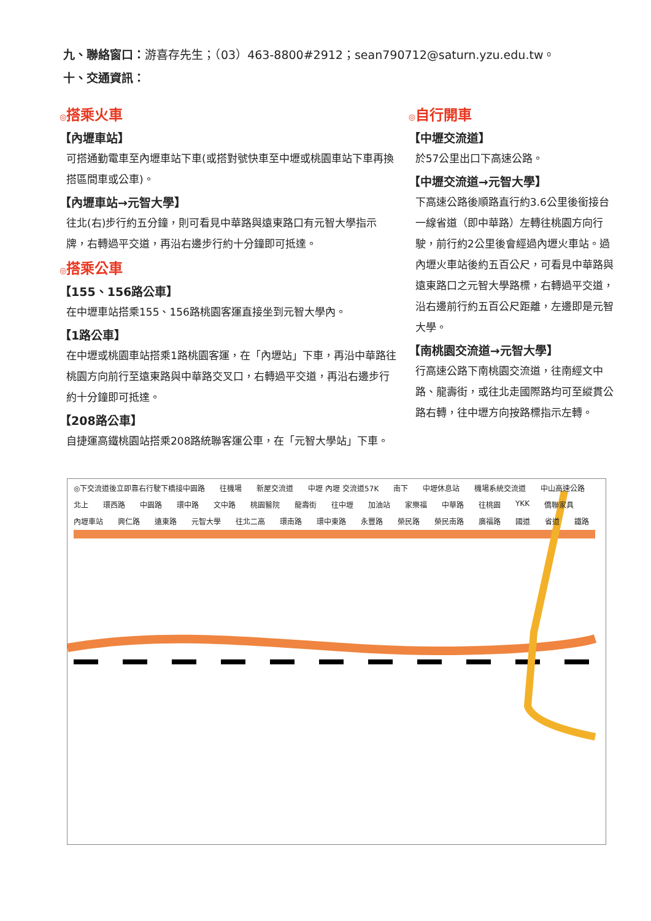九、聯絡窗口：游喜存先生；（03）463-8800#2912；sean790712@saturn.yzu.edu.tw。
十、交通資訊：
◎搭乘火車
【內壢車站】
可搭通勤電車至內壢車站下車(或搭對號快車至中壢或桃園車站下車再換搭區間車或公車)。
【內壢車站→元智大學】
往北(右)步行約五分鐘，則可看見中華路與遠東路口有元智大學指示牌，右轉過平交道，再沿右邊步行約十分鐘即可抵達。
◎搭乘公車
【155、156路公車】
在中壢車站搭乘155、156路桃園客運直接坐到元智大學內。
【1路公車】
在中壢或桃園車站搭乘1路桃園客運，在「內壢站」下車，再沿中華路往桃園方向前行至遠東路與中華路交叉口，右轉過平交道，再沿右邊步行約十分鐘即可抵達。
【208路公車】
自捷運高鐵桃園站搭乘208路統聯客運公車，在「元智大學站」下車。
◎自行開車
【中壢交流道】
於57公里出口下高速公路。
【中壢交流道→元智大學】
下高速公路後順路直行約3.6公里後銜接台一線省道（即中華路）左轉往桃園方向行駛，前行約2公里後會經過內壢火車站。過內壢火車站後約五百公尺，可看見中華路與遠東路口之元智大學路標，右轉過平交道，沿右邊前行約五百公尺距離，左邊即是元智大學。
【南桃園交流道→元智大學】
行高速公路下南桃園交流道，往南經文中路、龍壽街，或往北走國際路均可至縱貫公路右轉，往中壢方向按路標指示左轉。
◎下交流道後立即靠右行駛下橋接中園路 往機場 新屋交流道 中壢 內壢 交流道57K 南下 中壢休息站 機場系統交流道 中山高速公路 北上 環西路 中園路 環中路 文中路 桃園醫院 龍壽街 往中壢 加油站 家樂福 中華路 往桃園 YKK 僑聯家具 內壢車站 興仁路 遠東路 元智大學 往北二高 環南路 環中東路 永豐路 榮民路 榮民南路 廣福路 國道 省道 鐵路